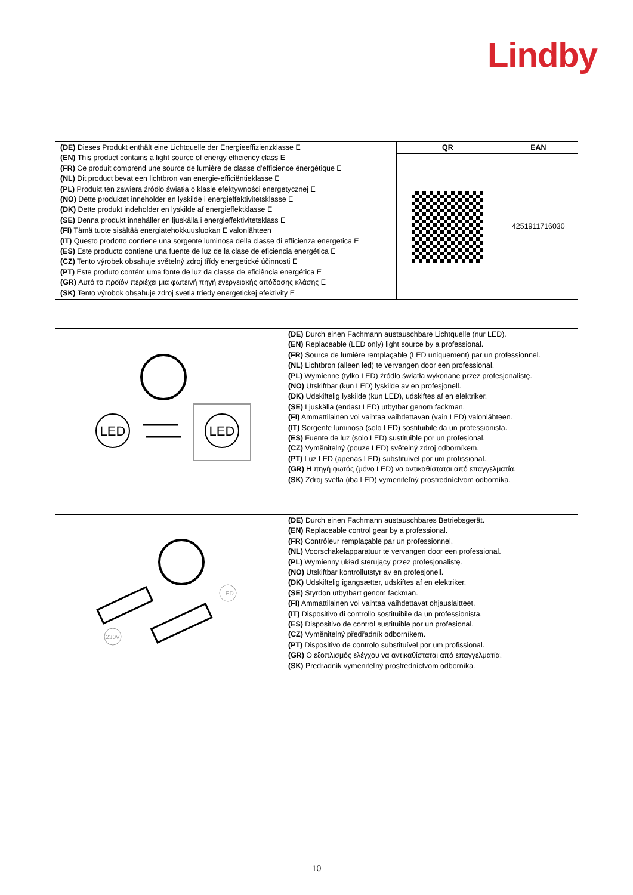Lindby
| (DE) Dieses Produkt enthält eine Lichtquelle der Energieeffizienzklasse E (EN) This product contains a light source of energy efficiency class E (FR) Ce produit comprend une source de lumière de classe d’efficience énergétique E (NL) Dit product bevat een lichtbron van energie-efficiëntieklasse E (PL) Produkt ten zawiera źródło światła o klasie efektywności energetycznej E (NO) Dette produktet inneholder en lyskilde i energieffektivitetsklasse E (DK) Dette produkt indeholder en lyskilde af energieffektklasse E (SE) Denna produkt innehåller en ljuskälla i energieffektivitetsklass E (FI) Tämä tuote sisältää energiatehokkuusluokan E valonlähteen (IT) Questo prodotto contiene una sorgente luminosa della classe di efficienza energetica E (ES) Este producto contiene una fuente de luz de la clase de eficiencia energética E (CZ) Tento výrobek obsahuje světelný zdroj třídy energetické účinnosti E (PT) Este produto contém uma fonte de luz da classe de eficiência energética E (GR) Αυτό το προϊόν περιέχει μια φωτεινή πηγή ενεργειακής απόδοσης κλάσης E (SK) Tento výrobok obsahuje zdroj svetla triedy energetickej efektivity E | QR | EAN |
| | | 4251911716030 |
| LED LED | (DE) Durch einen Fachmann austauschbare Lichtquelle (nur LED). (EN) Replaceable (LED only) light source by a professional. (FR) Source de lumière remplaçable (LED uniquement) par un professionnel. (NL) Lichtbron (alleen led) te vervangen door een professional. (PL) Wymienne (tylko LED) źródło światła wykonane przez profesjonalistę. (NO) Utskiftbar (kun LED) lyskilde av en profesjonell. (DK) Udskiftelig lyskilde (kun LED), udskiftes af en elektriker. (SE) Ljuskälla (endast LED) utbytbar genom fackman. (FI) Ammattilainen voi vaihtaa vaihdettavan (vain LED) valonlähteen. (IT) Sorgente luminosa (solo LED) sostituibile da un professionista. (ES) Fuente de luz (solo LED) sustituible por un profesional. (CZ) Vyměnitelný (pouze LED) světelný zdroj odborníkem. (PT) Luz LED (apenas LED) substituível por um profissional. (GR) Η πηγή φωτός (μόνο LED) να αντικαθίσταται από επαγγελματία. (SK) Zdroj svetla (iba LED) vymeniteľný prostredníctvom odborníka. |
| 230V LED | (DE) Durch einen Fachmann austauschbares Betriebsgerät. (EN) Replaceable control gear by a professional. (FR) Contrôleur remplaçable par un professionnel. (NL) Voorschakelapparatuur te vervangen door een professional. (PL) Wymienny układ sterujący przez profesjonalistę. (NO) Utskiftbar kontrollutstyr av en profesjonell. (DK) Udskiftelig igangsætter, udskiftes af en elektriker. (SE) Styrdon utbytbart genom fackman. (FI) Ammattilainen voi vaihtaa vaihdettavat ohjauslaitteet. (IT) Dispositivo di controllo sostituibile da un professionista. (ES) Dispositivo de control sustituible por un profesional. (CZ) Vyměnitelný předřadník odborníkem. (PT) Dispositivo de controlo substituível por um profissional. (GR) Ο εξοπλισμός ελέγχου να αντικαθίσταται από επαγγελματία. (SK) Predradník vymeniteľný prostredníctvom odborníka. |
10